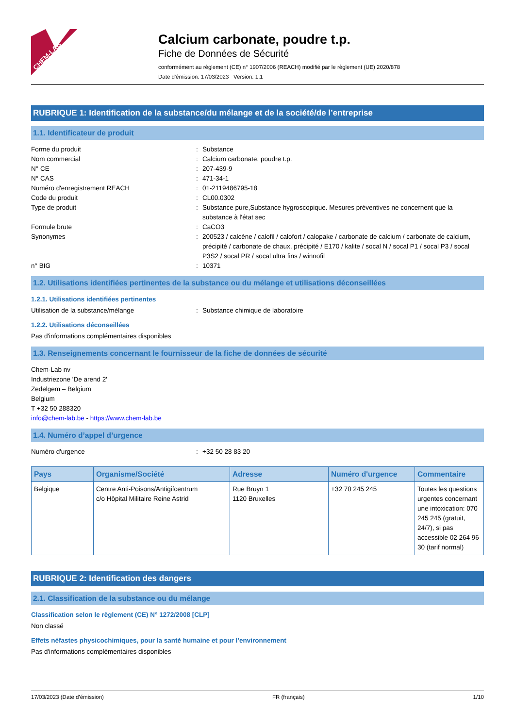CHEM-LAB
Calcium carbonate, poudre t.p.
Fiche de Données de Sécurité
conformément au règlement (CE) n° 1907/2006 (REACH) modifié par le règlement (UE) 2020/878
Date d'émission: 17/03/2023 Version: 1.1
RUBRIQUE 1: Identification de la substance/du mélange et de la société/de l’entreprise
1.1. Identificateur de produit
Forme du produit : Substance
Nom commercial : Calcium carbonate, poudre t.p.
N° CE : 207-439-9
N° CAS : 471-34-1
Numéro d'enregistrement REACH : 01-2119486795-18
Code du produit : CL00.0302
Type de produit : Substance pure,Substance hygroscopique. Mesures préventives ne concernent que la substance à l'état sec
Formule brute : CaCO3
Synonymes : 200523 / calcène / calofil / calofort / calopake / carbonate de calcium / carbonate de calcium, précipité / carbonate de chaux, précipité / E170 / kalite / socal N / socal P1 / socal P3 / socal P3S2 / socal PR / socal ultra fins / winnofil
n° BIG : 10371
1.2. Utilisations identifiées pertinentes de la substance ou du mélange et utilisations déconseillées
1.2.1. Utilisations identifiées pertinentes
Utilisation de la substance/mélange : Substance chimique de laboratoire
1.2.2. Utilisations déconseillées
Pas d'informations complémentaires disponibles
1.3. Renseignements concernant le fournisseur de la fiche de données de sécurité
Chem-Lab nv
Industriezone 'De arend 2'
Zedelgem – Belgium
Belgium
T +32 50 288320
info@chem-lab.be - https://www.chem-lab.be
1.4. Numéro d’appel d’urgence
Numéro d'urgence : +32 50 28 83 20
| Pays | Organisme/Société | Adresse | Numéro d'urgence | Commentaire |
| --- | --- | --- | --- | --- |
| Belgique | Centre Anti-Poisons/Antigifcentrum c/o Hôpital Militaire Reine Astrid | Rue Bruyn 1 1120 Bruxelles | +32 70 245 245 | Toutes les questions urgentes concernant une intoxication: 070 245 245 (gratuit, 24/7), si pas accessible 02 264 96 30 (tarif normal) |
RUBRIQUE 2: Identification des dangers
2.1. Classification de la substance ou du mélange
Classification selon le règlement (CE) N° 1272/2008 [CLP]
Non classé
Effets néfastes physicochimiques, pour la santé humaine et pour l’environnement
Pas d'informations complémentaires disponibles
17/03/2023 (Date d'émission) FR (français) 1/10